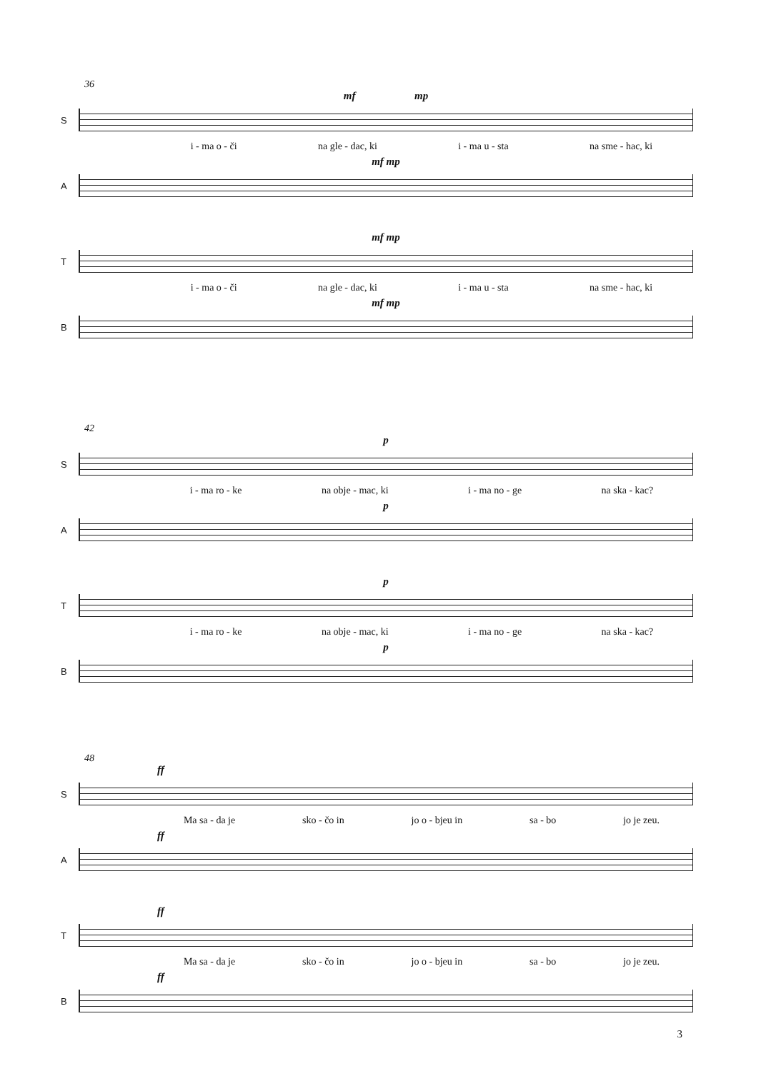36
mf mp
S
i - ma o - či na gle - dac, ki i - ma u - sta na sme - hac, ki
mf mp
A
mf mp
T
i - ma o - či na gle - dac, ki i - ma u - sta na sme - hac, ki
mf mp
B
42
p
S
i - ma ro - ke na obje - mac, ki i - ma no - ge na ska - kac?
p
A
p
T
i - ma ro - ke na obje - mac, ki i - ma no - ge na ska - kac?
p
B
48
ff
S
Ma sa - da je sko - čo in jo o - bjeu in sa - bo jo je zeu.
ff
A
ff
T
Ma sa - da je sko - čo in jo o - bjeu in sa - bo jo je zeu.
ff
B
3